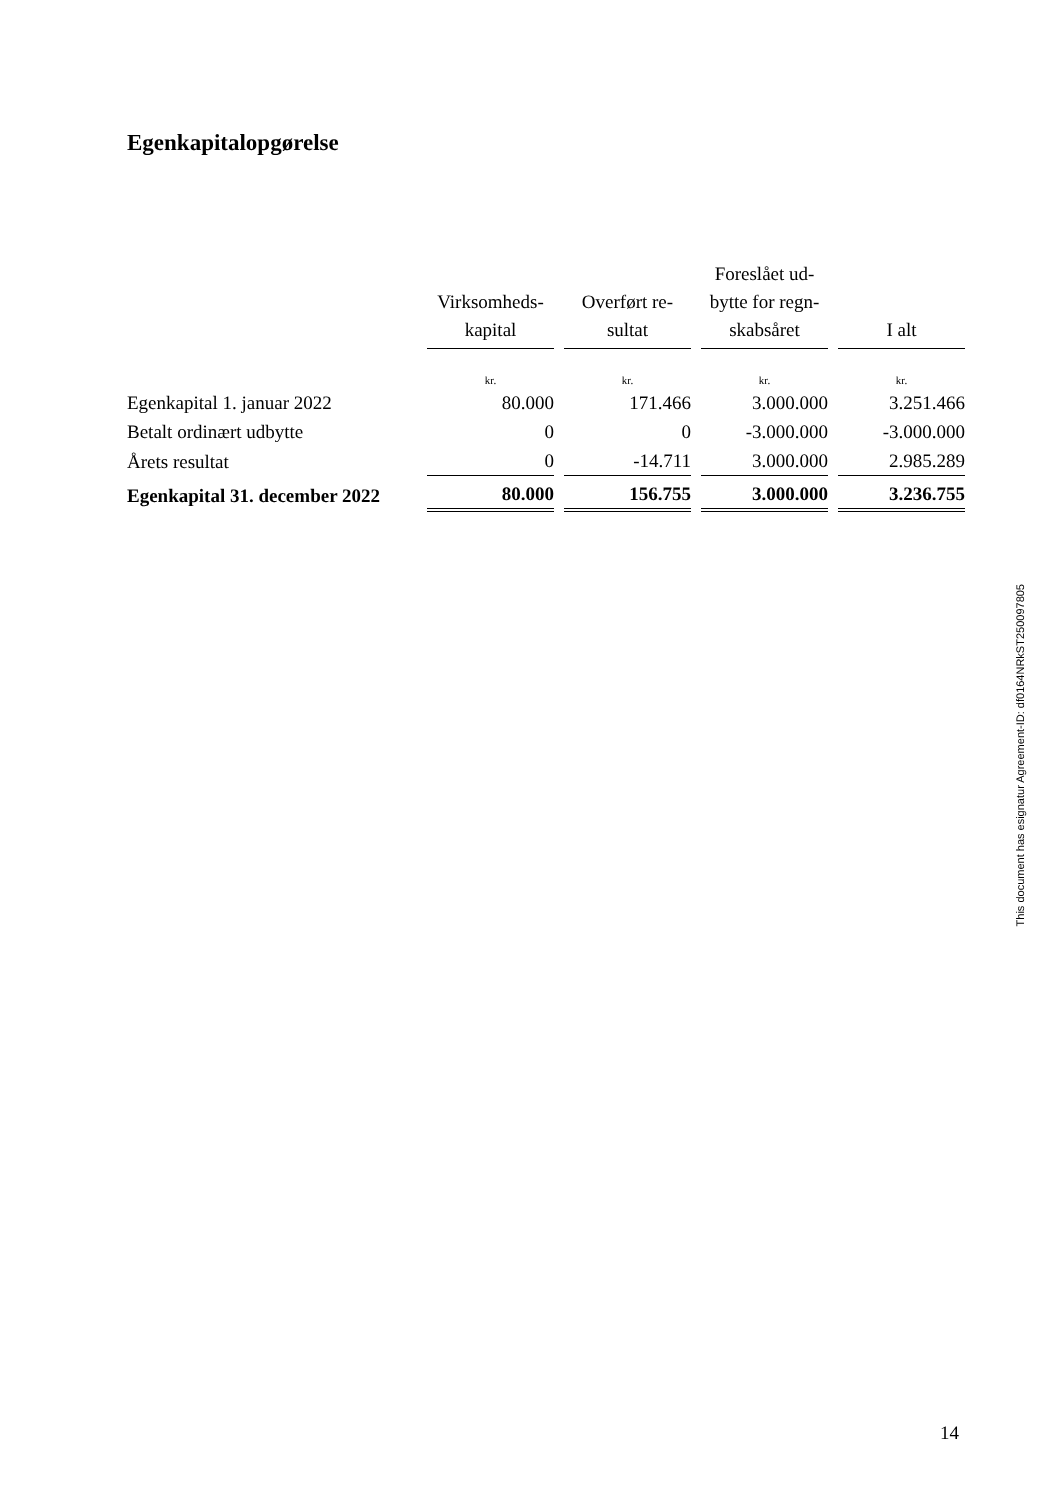Egenkapitalopgørelse
| | Virksomheds- kapital | Overført re- sultat | Foreslået ud- bytte for regn- skabsåret | I alt |
| --- | --- | --- | --- | --- |
| | kr. | kr. | kr. | kr. |
| Egenkapital 1. januar 2022 | 80.000 | 171.466 | 3.000.000 | 3.251.466 |
| Betalt ordinært udbytte | 0 | 0 | -3.000.000 | -3.000.000 |
| Årets resultat | 0 | -14.711 | 3.000.000 | 2.985.289 |
| Egenkapital 31. december 2022 | 80.000 | 156.755 | 3.000.000 | 3.236.755 |
This document has esignatur Agreement-ID: df0164NRkST250097805
14